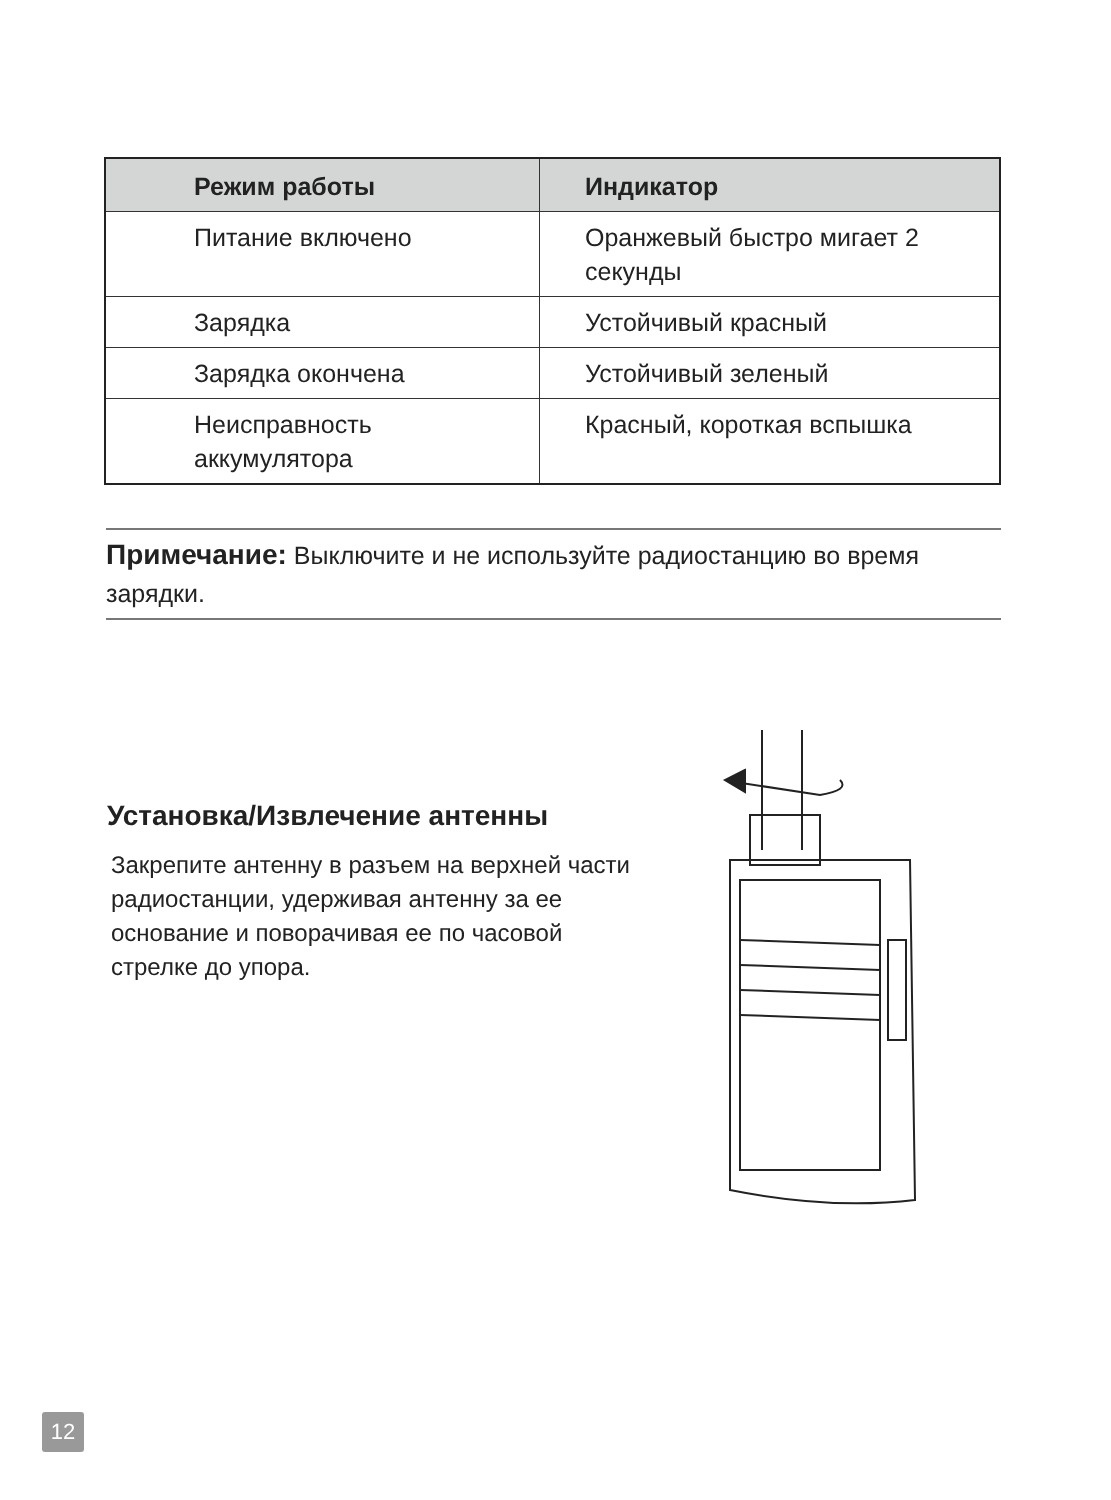| Режим работы | Индикатор |
| --- | --- |
| Питание включено | Оранжевый быстро мигает 2 секунды |
| Зарядка | Устойчивый красный |
| Зарядка окончена | Устойчивый зеленый |
| Неисправность аккумулятора | Красный, короткая вспышка |
Примечание: Выключите и не используйте радиостанцию во время зарядки.
Установка/Извлечение антенны
Закрепите антенну в разъем на верхней части радиостанции, удерживая антенну за ее основание и поворачивая ее по часовой стрелке до упора.
12